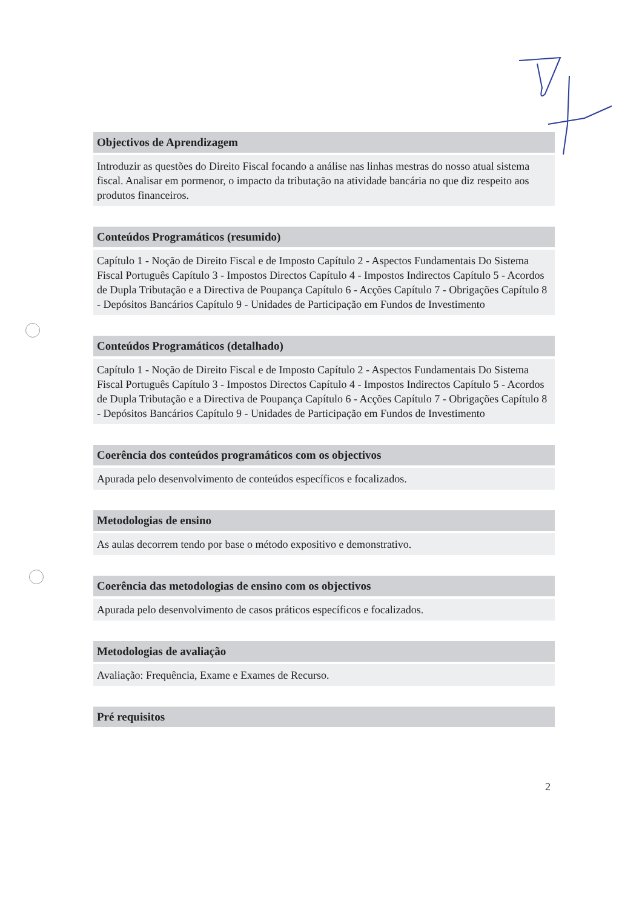Objectivos de Aprendizagem
Introduzir as questões do Direito Fiscal focando a análise nas linhas mestras do nosso atual sistema fiscal. Analisar em pormenor, o impacto da tributação na atividade bancária no que diz respeito aos produtos financeiros.
Conteúdos Programáticos (resumido)
Capítulo 1 - Noção de Direito Fiscal e de Imposto Capítulo 2 - Aspectos Fundamentais Do Sistema Fiscal Português Capítulo 3 - Impostos Directos Capítulo 4 - Impostos Indirectos Capítulo 5 - Acordos de Dupla Tributação e a Directiva de Poupança Capítulo 6 - Acções Capítulo 7 - Obrigações Capítulo 8 - Depósitos Bancários Capítulo 9 - Unidades de Participação em Fundos de Investimento
Conteúdos Programáticos (detalhado)
Capítulo 1 - Noção de Direito Fiscal e de Imposto Capítulo 2 - Aspectos Fundamentais Do Sistema Fiscal Português Capítulo 3 - Impostos Directos Capítulo 4 - Impostos Indirectos Capítulo 5 - Acordos de Dupla Tributação e a Directiva de Poupança Capítulo 6 - Acções Capítulo 7 - Obrigações Capítulo 8 - Depósitos Bancários Capítulo 9 - Unidades de Participação em Fundos de Investimento
Coerência dos conteúdos programáticos com os objectivos
Apurada pelo desenvolvimento de conteúdos específicos e focalizados.
Metodologias de ensino
As aulas decorrem tendo por base o método expositivo e demonstrativo.
Coerência das metodologias de ensino com os objectivos
Apurada pelo desenvolvimento de casos práticos específicos e focalizados.
Metodologias de avaliação
Avaliação: Frequência, Exame e Exames de Recurso.
Pré requisitos
2